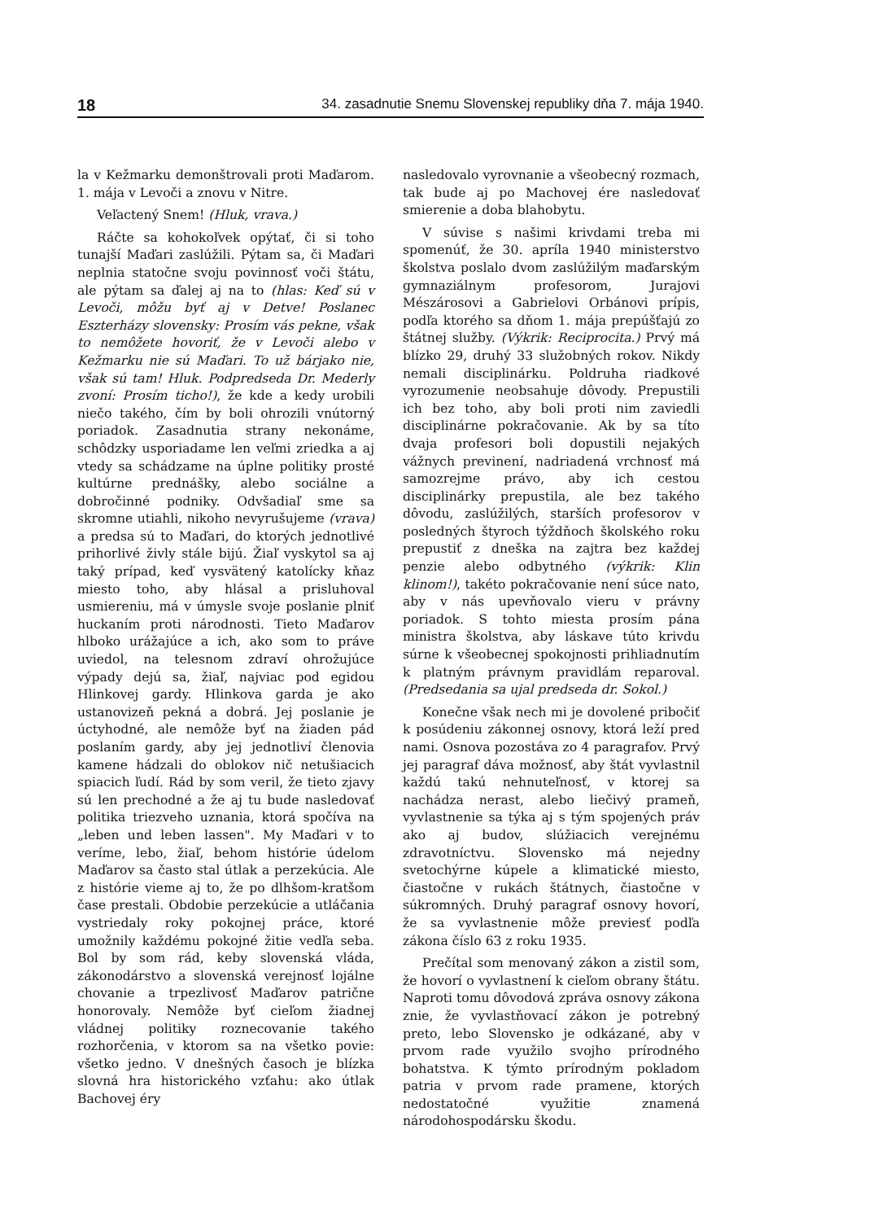18 34. zasadnutie Snemu Slovenskej republiky dňa 7. mája 1940.
la v Kežmarku demonštrovali proti Maďarom. 1. mája v Levoči a znovu v Nitre.
Veľactený Snem! (Hluk, vrava.)
Ráčte sa kohokoľvek opýtať, či si toho tunajší Maďari zaslúžili. Pýtam sa, či Maďari neplnia statočne svoju povinnosť voči štátu, ale pýtam sa ďalej aj na to (hlas: Keď sú v Levoči, môžu byť aj v Detve! Poslanec Eszterházy slovensky: Prosím vás pekne, však to nemôžete hovoriť, že v Levoči alebo v Kežmarku nie sú Maďari. To už bárjako nie, však sú tam! Hluk. Podpredseda Dr. Mederly zvoní: Prosím ticho!), že kde a kedy urobili niečo takého, čím by boli ohrozili vnútorný poriadok. Zasadnutia strany nekonáme, schôdzky usporiadame len veľmi zriedka a aj vtedy sa schádzame na úplne politiky prosté kultúrne prednášky, alebo sociálne a dobročinné podniky. Odvšadiaľ sme sa skromne utiahli, nikoho nevyrušujeme (vrava) a predsa sú to Maďari, do ktorých jednotlivé prihorlivé živly stále bijú. Žiaľ vyskytol sa aj taký prípad, keď vysvätený katolícky kňaz miesto toho, aby hlásal a prisluhoval usmiereniu, má v úmysle svoje poslanie plniť huckaním proti národnosti. Tieto Maďarov hlboko urážajúce a ich, ako som to práve uviedol, na telesnom zdraví ohrožujúce výpady dejú sa, žiaľ, najviac pod egidou Hlinkovej gardy. Hlinkova garda je ako ustanovizeň pekná a dobrá. Jej poslanie je úctyhodné, ale nemôže byť na žiaden pád poslaním gardy, aby jej jednotliví členovia kamene hádzali do oblokov nič netušiacich spiacich ľudí. Rád by som veril, že tieto zjavy sú len prechodné a že aj tu bude nasledovať politika triezveho uznania, ktorá spočíva na „leben und leben lassen". My Maďari v to veríme, lebo, žiaľ, behom histórie údelom Maďarov sa často stal útlak a perzekúcia. Ale z histórie vieme aj to, že po dlhšom-kratšom čase prestali. Obdobie perzekúcie a utláčania vystriedaly roky pokojnej práce, ktoré umožnily každému pokojné žitie vedľa seba. Bol by som rád, keby slovenská vláda, zákonodárstvo a slovenská verejnosť lojálne chovanie a trpezlivosť Maďarov patrične honorovaly. Nemôže byť cieľom žiadnej vládnej politiky roznecovanie takého rozhorčenia, v ktorom sa na všetko povie: všetko jedno. V dnešných časoch je blízka slovná hra historického vzťahu: ako útlak Bachovej éry
nasledovalo vyrovnanie a všeobecný rozmach, tak bude aj po Machovej ére nasledovať smierenie a doba blahobytu.
V súvise s našimi krivdami treba mi spomenúť, že 30. apríla 1940 ministerstvo školstva poslalo dvom zaslúžilým maďarským gymnaziálnym profesorom, Jurajovi Mészárosovi a Gabrielovi Orbánovi prípis, podľa ktorého sa dňom 1. mája prepúšťajú zo štátnej služby. (Výkrik: Reciprocita.) Prvý má blízko 29, druhý 33 služobných rokov. Nikdy nemali disciplinárku. Poldruha riadkové vyrozumenie neobsahuje dôvody. Prepustili ich bez toho, aby boli proti nim zaviedli disciplinárne pokračovanie. Ak by sa títo dvaja profesori boli dopustili nejakých vážnych previnení, nadriadená vrchnosť má samozrejme právo, aby ich cestou disciplinárky prepustila, ale bez takého dôvodu, zaslúžilých, starších profesorov v posledných štyroch týždňoch školského roku prepustiť z dneška na zajtra bez každej penzie alebo odbytného (výkrik: Klin klinom!), takéto pokračovanie není súce nato, aby v nás upevňovalo vieru v právny poriadok. S tohto miesta prosím pána ministra školstva, aby láskave túto krivdu súrne k všeobecnej spokojnosti prihliadnutím k platným právnym pravidlám reparoval. (Predsedania sa ujal predseda dr. Sokol.)
Konečne však nech mi je dovolené pribočiť k posúdeniu zákonnej osnovy, ktorá leží pred nami. Osnova pozostáva zo 4 paragrafov. Prvý jej paragraf dáva možnosť, aby štát vyvlastnil každú takú nehnuteľnosť, v ktorej sa nachádza nerast, alebo liečivý prameň, vyvlastnenie sa týka aj s tým spojených práv ako aj budov, slúžiacich verejnému zdravotníctvu. Slovensko má nejedny svetochýrne kúpele a klimatické miesto, čiastočne v rukách štátnych, čiastočne v súkromných. Druhý paragraf osnovy hovorí, že sa vyvlastnenie môže previesť podľa zákona číslo 63 z roku 1935.
Prečítal som menovaný zákon a zistil som, že hovorí o vyvlastnení k cieľom obrany štátu. Naproti tomu dôvodová zpráva osnovy zákona znie, že vyvlastňovací zákon je potrebný preto, lebo Slovensko je odkázané, aby v prvom rade využilo svojho prírodného bohatstva. K týmto prírodným pokladom patria v prvom rade pramene, ktorých nedostatočné využitie znamená národohospodársku škodu.